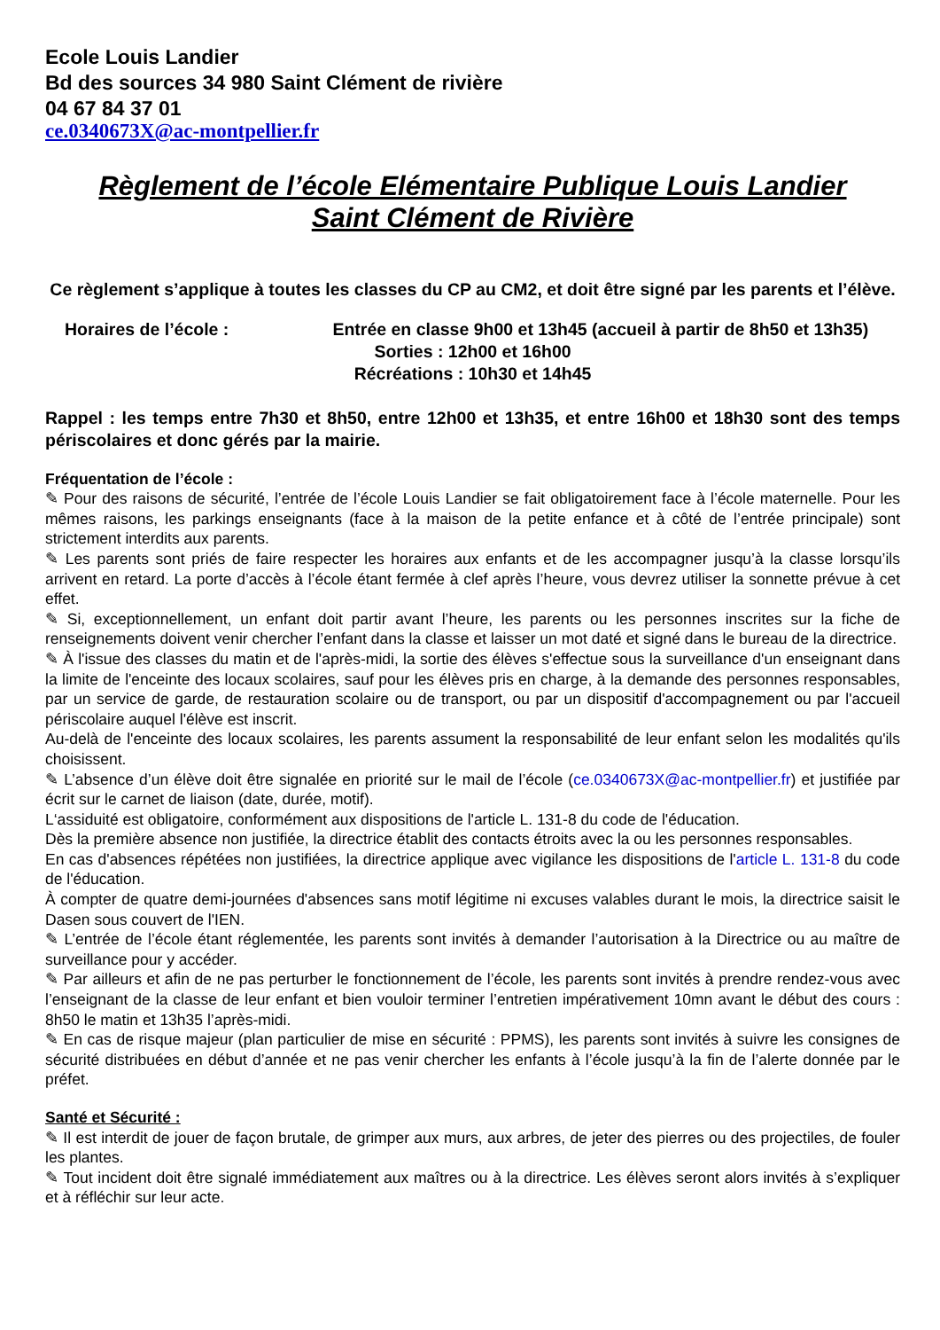Ecole Louis Landier
Bd des sources 34 980 Saint Clément de rivière
04 67 84 37 01
ce.0340673X@ac-montpellier.fr
Règlement de l’école Elémentaire Publique Louis Landier
Saint Clément de Rivière
Ce règlement s’applique à toutes les classes du CP au CM2, et doit être signé par les parents et l’élève.
Horaires de l’école : Entrée en classe 9h00 et 13h45 (accueil à partir de 8h50 et 13h35)
Sorties : 12h00 et 16h00
Récréations : 10h30 et 14h45
Rappel : les temps entre 7h30 et 8h50, entre 12h00 et 13h35, et entre 16h00 et 18h30 sont des temps périscolaires et donc gérés par la mairie.
Fréquentation de l’école :
✎ Pour des raisons de sécurité, l’entrée de l’école Louis Landier se fait obligatoirement face à l’école maternelle. Pour les mêmes raisons, les parkings enseignants (face à la maison de la petite enfance et à côté de l’entrée principale) sont strictement interdits aux parents.
✎ Les parents sont priés de faire respecter les horaires aux enfants et de les accompagner jusqu’à la classe lorsqu’ils arrivent en retard. La porte d’accès à l’école étant fermée à clef après l’heure, vous devrez utiliser la sonnette prévue à cet effet.
✎ Si, exceptionnellement, un enfant doit partir avant l’heure, les parents ou les personnes inscrites sur la fiche de renseignements doivent venir chercher l’enfant dans la classe et laisser un mot daté et signé dans le bureau de la directrice.
✎ À l'issue des classes du matin et de l'après-midi, la sortie des élèves s'effectue sous la surveillance d'un enseignant dans la limite de l'enceinte des locaux scolaires, sauf pour les élèves pris en charge, à la demande des personnes responsables, par un service de garde, de restauration scolaire ou de transport, ou par un dispositif d'accompagnement ou par l'accueil périscolaire auquel l'élève est inscrit.
Au-delà de l'enceinte des locaux scolaires, les parents assument la responsabilité de leur enfant selon les modalités qu'ils choisissent.
✎ L’absence d’un élève doit être signalée en priorité sur le mail de l’école (ce.0340673X@ac-montpellier.fr) et justifiée par écrit sur le carnet de liaison (date, durée, motif).
L‘assiduité est obligatoire, conformément aux dispositions de l'article L. 131-8 du code de l'éducation.
Dès la première absence non justifiée, la directrice établit des contacts étroits avec la ou les personnes responsables.
En cas d'absences répétées non justifiées, la directrice applique avec vigilance les dispositions de l'article L. 131-8 du code de l'éducation.
À compter de quatre demi-journées d'absences sans motif légitime ni excuses valables durant le mois, la directrice saisit le Dasen sous couvert de l'IEN.
✎ L’entrée de l’école étant réglementée, les parents sont invités à demander l’autorisation à la Directrice ou au maître de surveillance pour y accéder.
✎ Par ailleurs et afin de ne pas perturber le fonctionnement de l’école, les parents sont invités à prendre rendez-vous avec l’enseignant de la classe de leur enfant et bien vouloir terminer l’entretien impérativement 10mn avant le début des cours : 8h50 le matin et 13h35 l’après-midi.
✎ En cas de risque majeur (plan particulier de mise en sécurité : PPMS), les parents sont invités à suivre les consignes de sécurité distribuées en début d’année et ne pas venir chercher les enfants à l’école jusqu’à la fin de l’alerte donnée par le préfet.
Santé et Sécurité :
✎ Il est interdit de jouer de façon brutale, de grimper aux murs, aux arbres, de jeter des pierres ou des projectiles, de fouler les plantes.
✎ Tout incident doit être signalé immédiatement aux maîtres ou à la directrice. Les élèves seront alors invités à s’expliquer et à réfléchir sur leur acte.